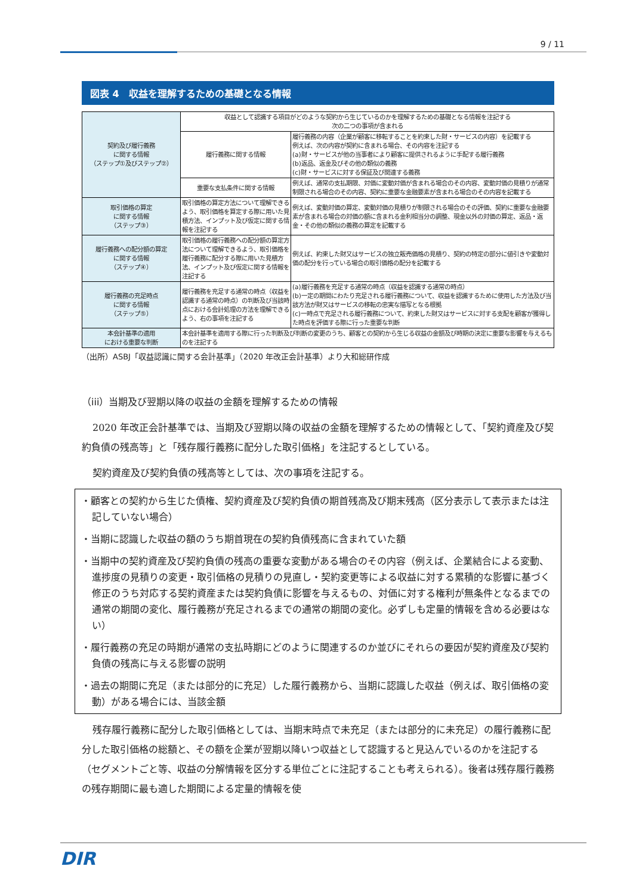9 / 11
図表 4　収益を理解するための基礎となる情報
| 契約及び履行義務 に関する情報 （ステップ①及びステップ②） | 収益として認識する項目がどのような契約から生じているのかを理解するための基礎となる情報を注記する 次の二つの事項が含まれる | |
| | 履行義務に関する情報 | 履行義務の内容（企業が顧客に移転することを約束した財・サービスの内容）を記載する 例えば、次の内容が契約に含まれる場合、その内容を注記する (a)財・サービスが他の当事者により顧客に提供されるように手配する履行義務 (b)返品、返金及びその他の類似の義務 (c)財・サービスに対する保証及び関連する義務 |
| | 重要な支払条件に関する情報 | 例えば、通常の支払期限、対価に変動対価が含まれる場合のその内容、変動対価の見積りが通常制限される場合のその内容、契約に重要な金融要素が含まれる場合のその内容を記載する |
| 取引価格の算定 に関する情報 （ステップ③） | 取引価格の算定方法について理解できるよう、取引価格を算定する際に用いた見積方法、インプット及び仮定に関する情報を注記する | 例えば、変動対価の算定、変動対価の見積りが制限される場合のその評価、契約に重要な金融要素が含まれる場合の対価の額に含まれる金利相当分の調整、現金以外の対価の算定、返品・返金・その他の類似の義務の算定を記載する |
| 履行義務への配分額の算定 に関する情報 （ステップ④） | 取引価格の履行義務への配分額の算定方法について理解できるよう、取引価格を履行義務に配分する際に用いた見積方法、インプット及び仮定に関する情報を注記する | 例えば、約束した財又はサービスの独立販売価格の見積り、契約の特定の部分に値引きや変動対価の配分を行っている場合の取引価格の配分を記載する |
| 履行義務の充足時点 に関する情報 （ステップ⑤） | 履行義務を充足する通常の時点（収益を認識する通常の時点）の判断及び当該時点における会計処理の方法を理解できるよう、右の事項を注記する | (a)履行義務を充足する通常の時点（収益を認識する通常の時点） (b)一定の期間にわたり充足される履行義務について、収益を認識するために使用した方法及び当該方法が財又はサービスの移転の忠実な描写となる根拠 (c)一時点で充足される履行義務について、約束した財又はサービスに対する支配を顧客が獲得した時点を評価する際に行った重要な判断 |
| 本会計基準の適用 における重要な判断 | 本会計基準を適用する際に行った判断及び判断の変更のうち、顧客との契約から生じる収益の金額及び時期の決定に重要な影響を与えるものを注記する | |
（出所）ASBJ「収益認識に関する会計基準」（2020 年改正会計基準）より大和総研作成
（iii）当期及び翌期以降の収益の金額を理解するための情報
2020 年改正会計基準では、当期及び翌期以降の収益の金額を理解するための情報として、「契約資産及び契約負債の残高等」と「残存履行義務に配分した取引価格」を注記するとしている。
契約資産及び契約負債の残高等としては、次の事項を注記する。
・顧客との契約から生じた債権、契約資産及び契約負債の期首残高及び期末残高（区分表示して表示または注記していない場合）
・当期に認識した収益の額のうち期首現在の契約負債残高に含まれていた額
・当期中の契約資産及び契約負債の残高の重要な変動がある場合のその内容（例えば、企業結合による変動、進捗度の見積りの変更・取引価格の見積りの見直し・契約変更等による収益に対する累積的な影響に基づく修正のうち対応する契約資産または契約負債に影響を与えるもの、対価に対する権利が無条件となるまでの通常の期間の変化、履行義務が充足されるまでの通常の期間の変化。必ずしも定量的情報を含める必要はない）
・履行義務の充足の時期が通常の支払時期にどのように関連するのか並びにそれらの要因が契約資産及び契約負債の残高に与える影響の説明
・過去の期間に充足（または部分的に充足）した履行義務から、当期に認識した収益（例えば、取引価格の変動）がある場合には、当該金額
残存履行義務に配分した取引価格としては、当期末時点で未充足（または部分的に未充足）の履行義務に配分した取引価格の総額と、その額を企業が翌期以降いつ収益として認識すると見込んでいるのかを注記する（セグメントごと等、収益の分解情報を区分する単位ごとに注記することも考えられる）。後者は残存履行義務の残存期間に最も適した期間による定量的情報を使
DIR